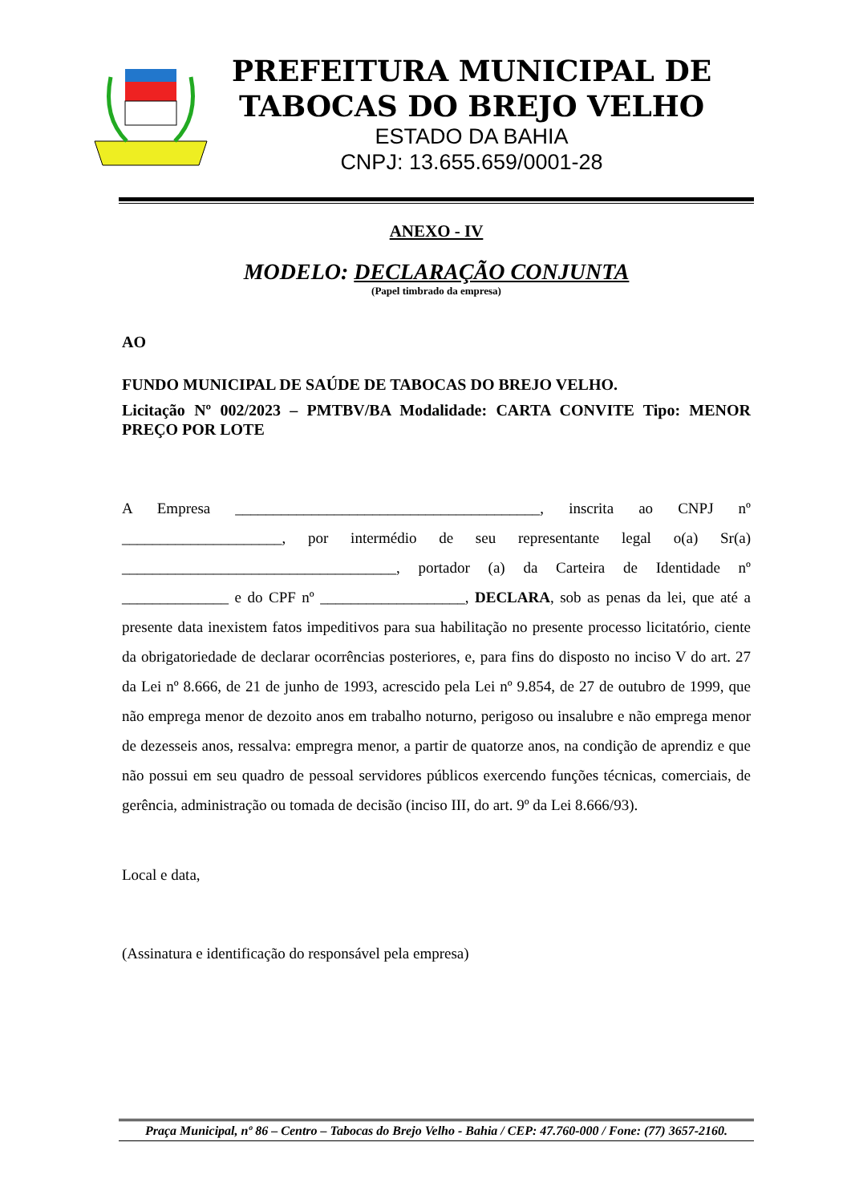PREFEITURA MUNICIPAL DE
TABOCAS DO BREJO VELHO
ESTADO DA BAHIA
CNPJ: 13.655.659/0001-28
ANEXO - IV
MODELO: DECLARAÇÃO CONJUNTA
(Papel timbrado da empresa)
AO
FUNDO MUNICIPAL DE SAÚDE DE TABOCAS DO BREJO VELHO.
Licitação Nº 002/2023 – PMTBV/BA Modalidade: CARTA CONVITE Tipo: MENOR PREÇO POR LOTE
A Empresa ________________________________________, inscrita ao CNPJ nº _____________________, por intermédio de seu representante legal o(a) Sr(a) ____________________________________, portador (a) da Carteira de Identidade nº ______________ e do CPF nº ___________________, DECLARA, sob as penas da lei, que até a presente data inexistem fatos impeditivos para sua habilitação no presente processo licitatório, ciente da obrigatoriedade de declarar ocorrências posteriores, e, para fins do disposto no inciso V do art. 27 da Lei nº 8.666, de 21 de junho de 1993, acrescido pela Lei nº 9.854, de 27 de outubro de 1999, que não emprega menor de dezoito anos em trabalho noturno, perigoso ou insalubre e não emprega menor de dezesseis anos, ressalva: empregra menor, a partir de quatorze anos, na condição de aprendiz e que não possui em seu quadro de pessoal servidores públicos exercendo funções técnicas, comerciais, de gerência, administração ou tomada de decisão (inciso III, do art. 9º da Lei 8.666/93).
Local e data,
(Assinatura e identificação do responsável pela empresa)
Praça Municipal, nº 86 – Centro – Tabocas do Brejo Velho - Bahia / CEP: 47.760-000 / Fone: (77) 3657-2160.